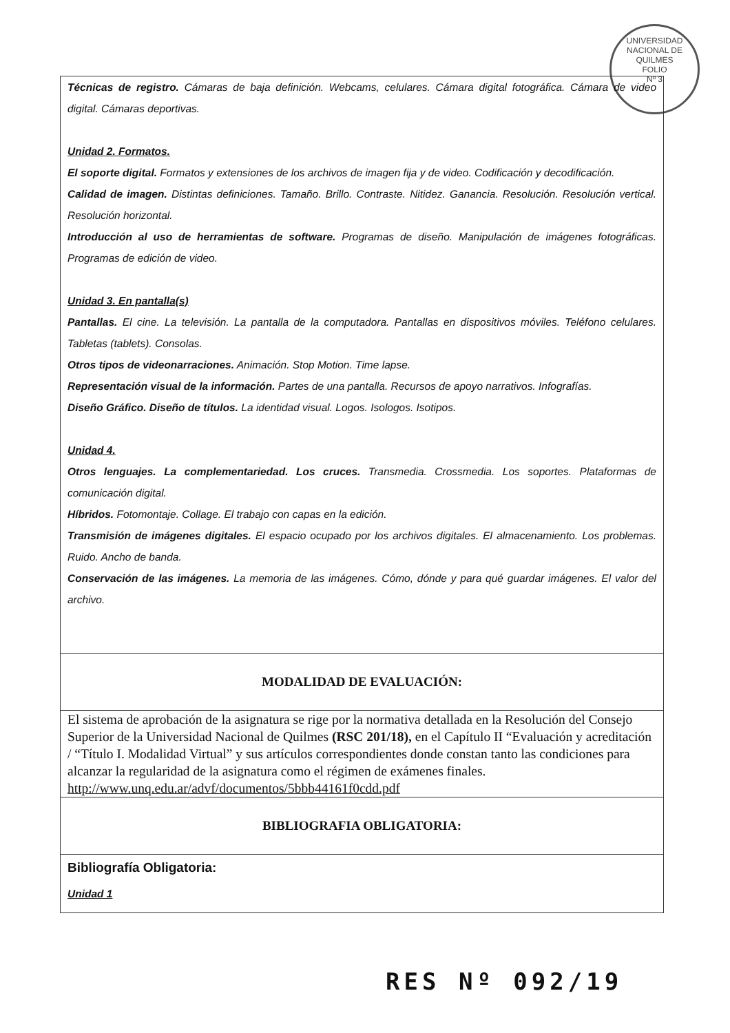UNIVERSIDAD NACIONAL DE QUILMES
FOLIO
Nº 3
| Técnicas de registro. Cámaras de baja definición. Webcams, celulares. Cámara digital fotográfica. Cámara de video digital. Cámaras deportivas. Unidad 2. Formatos. El soporte digital. Formatos y extensiones de los archivos de imagen fija y de video. Codificación y decodificación. Calidad de imagen. Distintas definiciones. Tamaño. Brillo. Contraste. Nitidez. Ganancia. Resolución. Resolución vertical. Resolución horizontal. Introducción al uso de herramientas de software. Programas de diseño. Manipulación de imágenes fotográficas. Programas de edición de video. Unidad 3. En pantalla(s) Pantallas. El cine. La televisión. La pantalla de la computadora. Pantallas en dispositivos móviles. Teléfono celulares. Tabletas (tablets). Consolas. Otros tipos de videonarraciones. Animación. Stop Motion. Time lapse. Representación visual de la información. Partes de una pantalla. Recursos de apoyo narrativos. Infografías. Diseño Gráfico. Diseño de títulos. La identidad visual. Logos. Isologos. Isotipos. Unidad 4. Otros lenguajes. La complementariedad. Los cruces. Transmedia. Crossmedia. Los soportes. Plataformas de comunicación digital. Híbridos. Fotomontaje. Collage. El trabajo con capas en la edición. Transmisión de imágenes digitales. El espacio ocupado por los archivos digitales. El almacenamiento. Los problemas. Ruido. Ancho de banda. Conservación de las imágenes. La memoria de las imágenes. Cómo, dónde y para qué guardar imágenes. El valor del archivo. |
| MODALIDAD DE EVALUACIÓN: |
| El sistema de aprobación de la asignatura se rige por la normativa detallada en la Resolución del Consejo Superior de la Universidad Nacional de Quilmes (RSC 201/18), en el Capítulo II “Evaluación y acreditación / “Título I. Modalidad Virtual” y sus artículos correspondientes donde constan tanto las condiciones para alcanzar la regularidad de la asignatura como el régimen de exámenes finales. http://www.unq.edu.ar/advf/documentos/5bbb44161f0cdd.pdf |
| BIBLIOGRAFIA OBLIGATORIA: |
| Bibliografía Obligatoria: Unidad 1 |
RES Nº 092/19